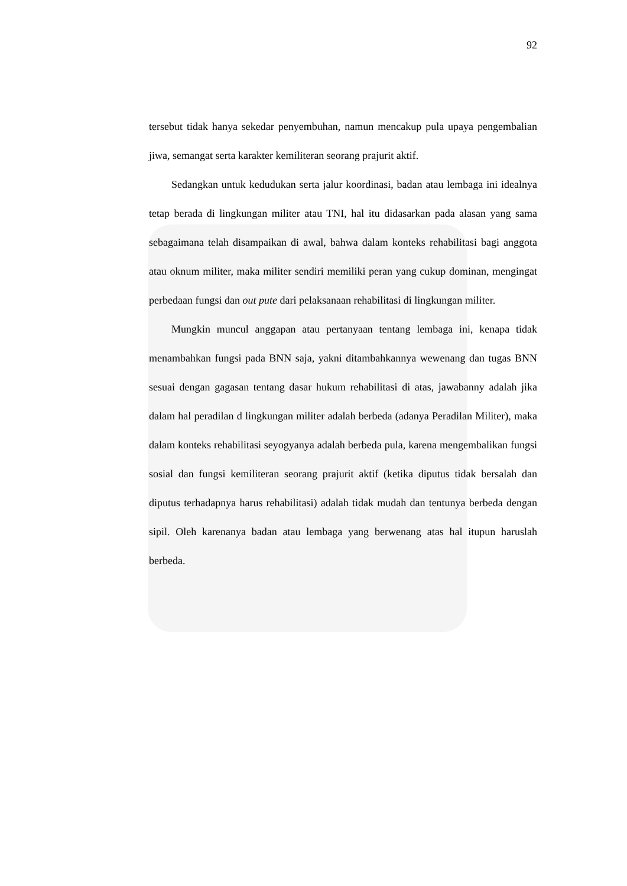92
tersebut tidak hanya sekedar penyembuhan, namun mencakup pula upaya pengembalian jiwa, semangat serta karakter kemiliteran seorang prajurit aktif.
Sedangkan untuk kedudukan serta jalur koordinasi, badan atau lembaga ini idealnya tetap berada di lingkungan militer atau TNI, hal itu didasarkan pada alasan yang sama sebagaimana telah disampaikan di awal, bahwa dalam konteks rehabilitasi bagi anggota atau oknum militer, maka militer sendiri memiliki peran yang cukup dominan, mengingat perbedaan fungsi dan out pute dari pelaksanaan rehabilitasi di lingkungan militer.
Mungkin muncul anggapan atau pertanyaan tentang lembaga ini, kenapa tidak menambahkan fungsi pada BNN saja, yakni ditambahkannya wewenang dan tugas BNN sesuai dengan gagasan tentang dasar hukum rehabilitasi di atas, jawabanny adalah jika dalam hal peradilan d lingkungan militer adalah berbeda (adanya Peradilan Militer), maka dalam konteks rehabilitasi seyogyanya adalah berbeda pula, karena mengembalikan fungsi sosial dan fungsi kemiliteran seorang prajurit aktif (ketika diputus tidak bersalah dan diputus terhadapnya harus rehabilitasi) adalah tidak mudah dan tentunya berbeda dengan sipil. Oleh karenanya badan atau lembaga yang berwenang atas hal itupun haruslah berbeda.